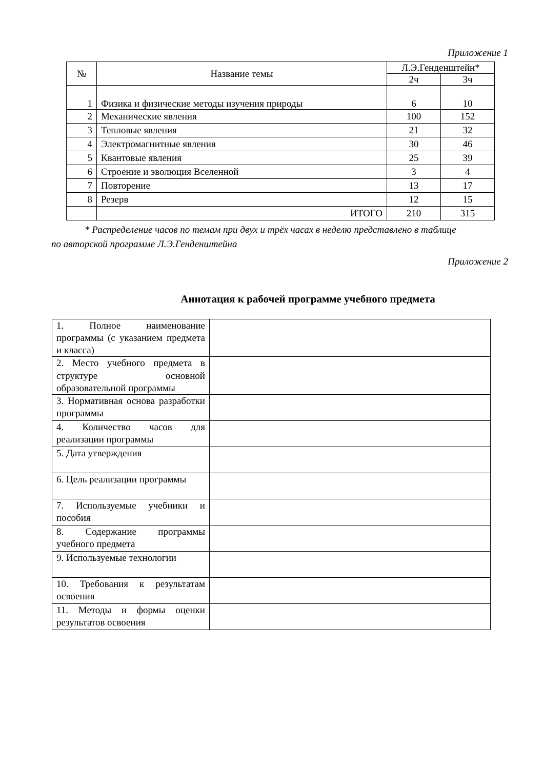Приложение 1
| № | Название темы | Л.Э.Генденштейн* | |
| --- | --- | --- | --- |
| | | 2ч | 3ч |
| 1 | Физика и физические методы изучения природы | 6 | 10 |
| 2 | Механические явления | 100 | 152 |
| 3 | Тепловые явления | 21 | 32 |
| 4 | Электромагнитные явления | 30 | 46 |
| 5 | Квантовые явления | 25 | 39 |
| 6 | Строение и эволюция Вселенной | 3 | 4 |
| 7 | Повторение | 13 | 17 |
| 8 | Резерв | 12 | 15 |
| | ИТОГО | 210 | 315 |
* Распределение часов по темам при двух и трёх часах в неделю представлено в таблице
по авторской программе Л.Э.Генденштейна
Приложение 2
Аннотация к рабочей программе учебного предмета
| 1. Полное наименование программы (с указанием предмета и класса) | |
| 2. Место учебного предмета в структуре основной образовательной программы | |
| 3. Нормативная основа разработки программы | |
| 4. Количество часов для реализации программы | |
| 5. Дата утверждения | |
| 6. Цель реализации программы | |
| 7. Используемые учебники и пособия | |
| 8. Содержание программы учебного предмета | |
| 9. Используемые технологии | |
| 10. Требования к результатам освоения | |
| 11. Методы и формы оценки результатов освоения | |